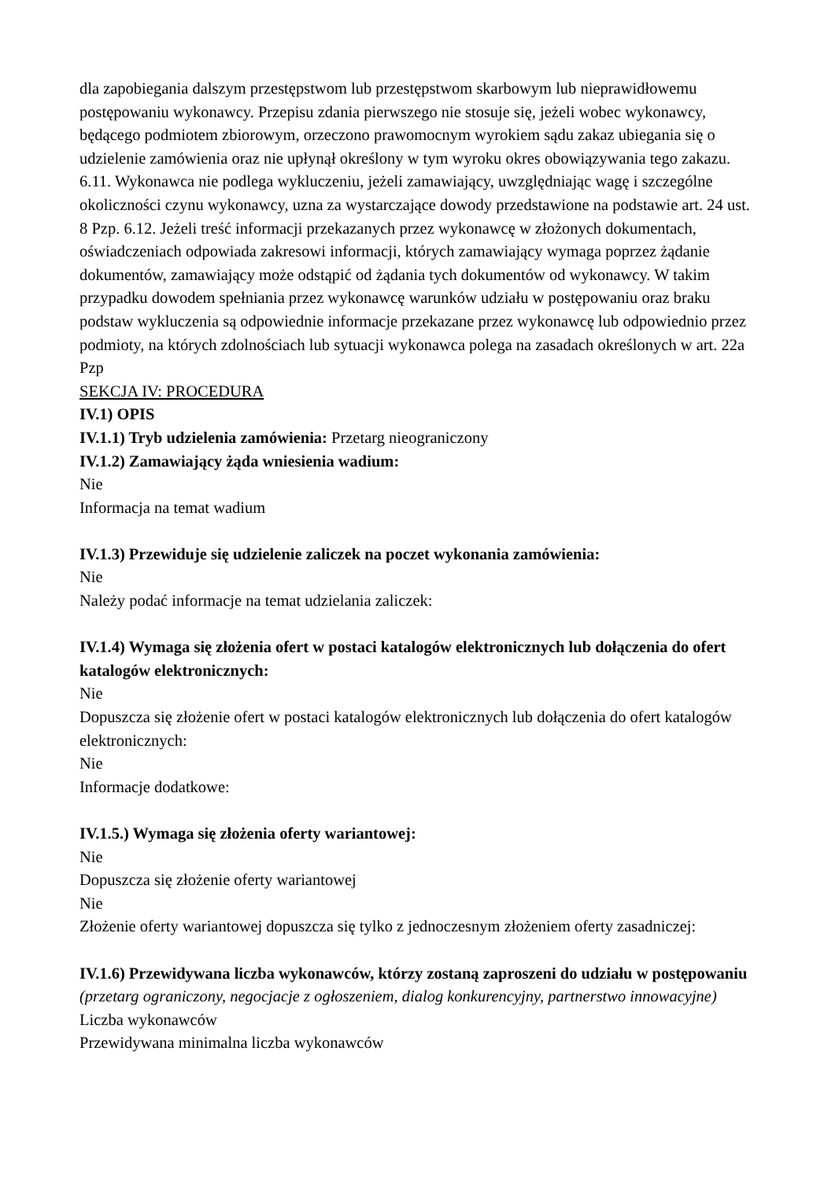dla zapobiegania dalszym przestępstwom lub przestępstwom skarbowym lub nieprawidłowemu postępowaniu wykonawcy. Przepisu zdania pierwszego nie stosuje się, jeżeli wobec wykonawcy, będącego podmiotem zbiorowym, orzeczono prawomocnym wyrokiem sądu zakaz ubiegania się o udzielenie zamówienia oraz nie upłynął określony w tym wyroku okres obowiązywania tego zakazu. 6.11. Wykonawca nie podlega wykluczeniu, jeżeli zamawiający, uwzględniając wagę i szczególne okoliczności czynu wykonawcy, uzna za wystarczające dowody przedstawione na podstawie art. 24 ust. 8 Pzp. 6.12. Jeżeli treść informacji przekazanych przez wykonawcę w złożonych dokumentach, oświadczeniach odpowiada zakresowi informacji, których zamawiający wymaga poprzez żądanie dokumentów, zamawiający może odstąpić od żądania tych dokumentów od wykonawcy. W takim przypadku dowodem spełniania przez wykonawcę warunków udziału w postępowaniu oraz braku podstaw wykluczenia są odpowiednie informacje przekazane przez wykonawcę lub odpowiednio przez podmioty, na których zdolnościach lub sytuacji wykonawca polega na zasadach określonych w art. 22a Pzp
SEKCJA IV: PROCEDURA
IV.1) OPIS
IV.1.1) Tryb udzielenia zamówienia: Przetarg nieograniczony
IV.1.2) Zamawiający żąda wniesienia wadium:
Nie
Informacja na temat wadium
IV.1.3) Przewiduje się udzielenie zaliczek na poczet wykonania zamówienia:
Nie
Należy podać informacje na temat udzielania zaliczek:
IV.1.4) Wymaga się złożenia ofert w postaci katalogów elektronicznych lub dołączenia do ofert katalogów elektronicznych:
Nie
Dopuszcza się złożenie ofert w postaci katalogów elektronicznych lub dołączenia do ofert katalogów elektronicznych:
Nie
Informacje dodatkowe:
IV.1.5.) Wymaga się złożenia oferty wariantowej:
Nie
Dopuszcza się złożenie oferty wariantowej
Nie
Złożenie oferty wariantowej dopuszcza się tylko z jednoczesnym złożeniem oferty zasadniczej:
IV.1.6) Przewidywana liczba wykonawców, którzy zostaną zaproszeni do udziału w postępowaniu
(przetarg ograniczony, negocjacje z ogłoszeniem, dialog konkurencyjny, partnerstwo innowacyjne)
Liczba wykonawców
Przewidywana minimalna liczba wykonawców